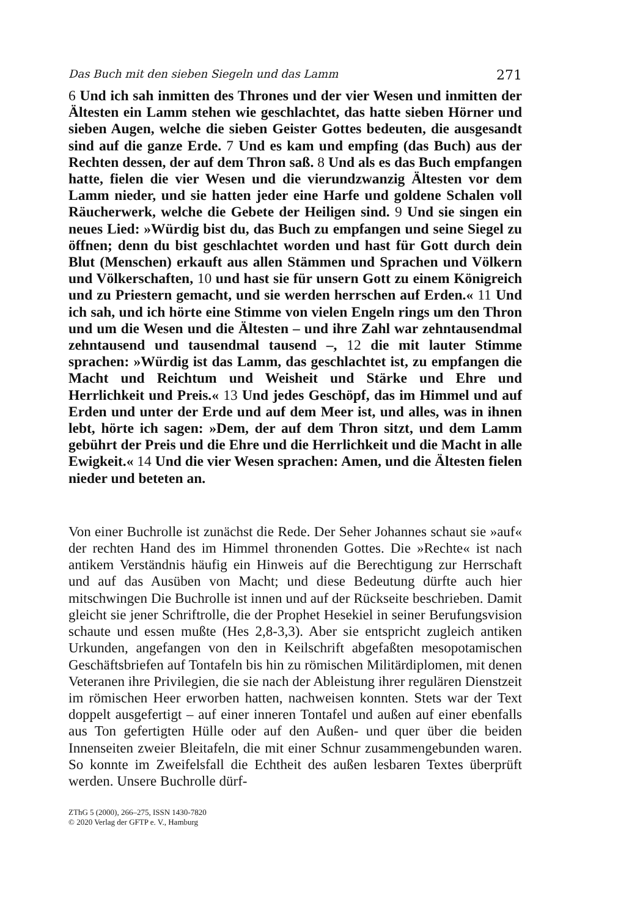Das Buch mit den sieben Siegeln und das Lamm 271
6 Und ich sah inmitten des Thrones und der vier Wesen und inmitten der Ältesten ein Lamm stehen wie geschlachtet, das hatte sieben Hörner und sieben Augen, welche die sieben Geister Gottes bedeuten, die ausgesandt sind auf die ganze Erde. 7 Und es kam und empfing (das Buch) aus der Rechten dessen, der auf dem Thron saß. 8 Und als es das Buch empfangen hatte, fielen die vier Wesen und die vierundzwanzig Ältesten vor dem Lamm nieder, und sie hatten jeder eine Harfe und goldene Schalen voll Räucherwerk, welche die Gebete der Heiligen sind. 9 Und sie singen ein neues Lied: »Würdig bist du, das Buch zu empfangen und seine Siegel zu öffnen; denn du bist geschlachtet worden und hast für Gott durch dein Blut (Menschen) erkauft aus allen Stämmen und Sprachen und Völkern und Völkerschaften, 10 und hast sie für unsern Gott zu einem Königreich und zu Priestern gemacht, und sie werden herrschen auf Erden.« 11 Und ich sah, und ich hörte eine Stimme von vielen Engeln rings um den Thron und um die Wesen und die Ältesten – und ihre Zahl war zehntausendmal zehntausend und tausendmal tausend –, 12 die mit lauter Stimme sprachen: »Würdig ist das Lamm, das geschlachtet ist, zu empfangen die Macht und Reichtum und Weisheit und Stärke und Ehre und Herrlichkeit und Preis.« 13 Und jedes Geschöpf, das im Himmel und auf Erden und unter der Erde und auf dem Meer ist, und alles, was in ihnen lebt, hörte ich sagen: »Dem, der auf dem Thron sitzt, und dem Lamm gebührt der Preis und die Ehre und die Herrlichkeit und die Macht in alle Ewigkeit.« 14 Und die vier Wesen sprachen: Amen, und die Ältesten fielen nieder und beteten an.
Von einer Buchrolle ist zunächst die Rede. Der Seher Johannes schaut sie »auf« der rechten Hand des im Himmel thronenden Gottes. Die »Rechte« ist nach antikem Verständnis häufig ein Hinweis auf die Berechtigung zur Herrschaft und auf das Ausüben von Macht; und diese Bedeutung dürfte auch hier mitschwingen Die Buchrolle ist innen und auf der Rückseite beschrieben. Damit gleicht sie jener Schriftrolle, die der Prophet Hesekiel in seiner Berufungsvision schaute und essen mußte (Hes 2,8-3,3). Aber sie entspricht zugleich antiken Urkunden, angefangen von den in Keilschrift abgefaßten mesopotamischen Geschäftsbriefen auf Tontafeln bis hin zu römischen Militärdiplomen, mit denen Veteranen ihre Privilegien, die sie nach der Ableistung ihrer regulären Dienstzeit im römischen Heer erworben hatten, nachweisen konnten. Stets war der Text doppelt ausgefertigt – auf einer inneren Tontafel und außen auf einer ebenfalls aus Ton gefertigten Hülle oder auf den Außen- und quer über die beiden Innenseiten zweier Bleitafeln, die mit einer Schnur zusammengebunden waren. So konnte im Zweifelsfall die Echtheit des außen lesbaren Textes überprüft werden. Unsere Buchrolle dürf-
ZThG 5 (2000), 266–275, ISSN 1430-7820
© 2020 Verlag der GFTP e. V., Hamburg